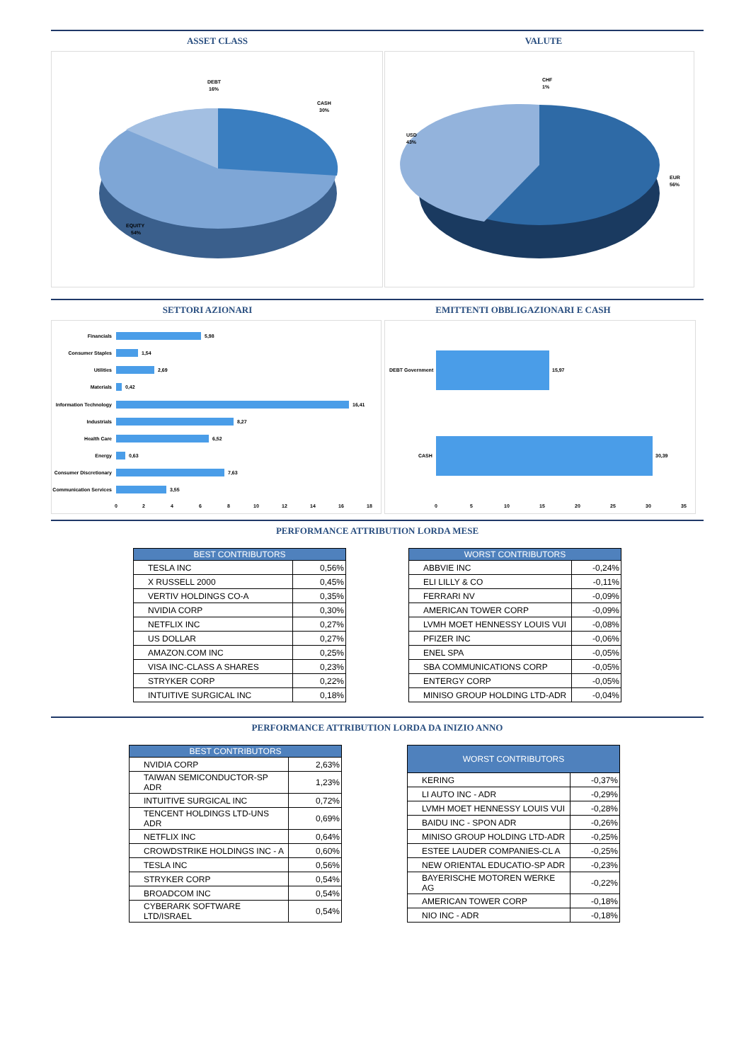ASSET CLASS VALUTE
DEBT
16%
CASH
30%
EQUITY
54%
CHF
1%
USD
43%
EUR
56%
SETTORI AZIONARI EMITTENTI OBBLIGAZIONARI E CASH
Financials
Consumer Staples
Utilities
Materials
Information Technology
Industrials
Health Care
Energy
Consumer Discretionary
Communication Services
5,98
1,54
2,69
0,42
16,41
8,27
6,52
0,63
7,63
3,55
0
2
4
6
8
10
12
14
16
18
DEBT Government
15,97
CASH
30,39
0
5
10
15
20
25
30
35
PERFORMANCE ATTRIBUTION LORDA MESE
| BEST CONTRIBUTORS | |
| --- | --- |
| TESLA INC | 0,56% |
| X RUSSELL 2000 | 0,45% |
| VERTIV HOLDINGS CO-A | 0,35% |
| NVIDIA CORP | 0,30% |
| NETFLIX INC | 0,27% |
| US DOLLAR | 0,27% |
| AMAZON.COM INC | 0,25% |
| VISA INC-CLASS A SHARES | 0,23% |
| STRYKER CORP | 0,22% |
| INTUITIVE SURGICAL INC | 0,18% |
| WORST CONTRIBUTORS | |
| --- | --- |
| ABBVIE INC | -0,24% |
| ELI LILLY & CO | -0,11% |
| FERRARI NV | -0,09% |
| AMERICAN TOWER CORP | -0,09% |
| LVMH MOET HENNESSY LOUIS VUI | -0,08% |
| PFIZER INC | -0,06% |
| ENEL SPA | -0,05% |
| SBA COMMUNICATIONS CORP | -0,05% |
| ENTERGY CORP | -0,05% |
| MINISO GROUP HOLDING LTD-ADR | -0,04% |
PERFORMANCE ATTRIBUTION LORDA DA INIZIO ANNO
| BEST CONTRIBUTORS | |
| --- | --- |
| NVIDIA CORP | 2,63% |
| TAIWAN SEMICONDUCTOR-SP ADR | 1,23% |
| INTUITIVE SURGICAL INC | 0,72% |
| TENCENT HOLDINGS LTD-UNS ADR | 0,69% |
| NETFLIX INC | 0,64% |
| CROWDSTRIKE HOLDINGS INC - A | 0,60% |
| TESLA INC | 0,56% |
| STRYKER CORP | 0,54% |
| BROADCOM INC | 0,54% |
| CYBERARK SOFTWARE LTD/ISRAEL | 0,54% |
| WORST CONTRIBUTORS | |
| --- | --- |
| KERING | -0,37% |
| LI AUTO INC - ADR | -0,29% |
| LVMH MOET HENNESSY LOUIS VUI | -0,28% |
| BAIDU INC - SPON ADR | -0,26% |
| MINISO GROUP HOLDING LTD-ADR | -0,25% |
| ESTEE LAUDER COMPANIES-CL A | -0,25% |
| NEW ORIENTAL EDUCATIO-SP ADR | -0,23% |
| BAYERISCHE MOTOREN WERKE AG | -0,22% |
| AMERICAN TOWER CORP | -0,18% |
| NIO INC - ADR | -0,18% |